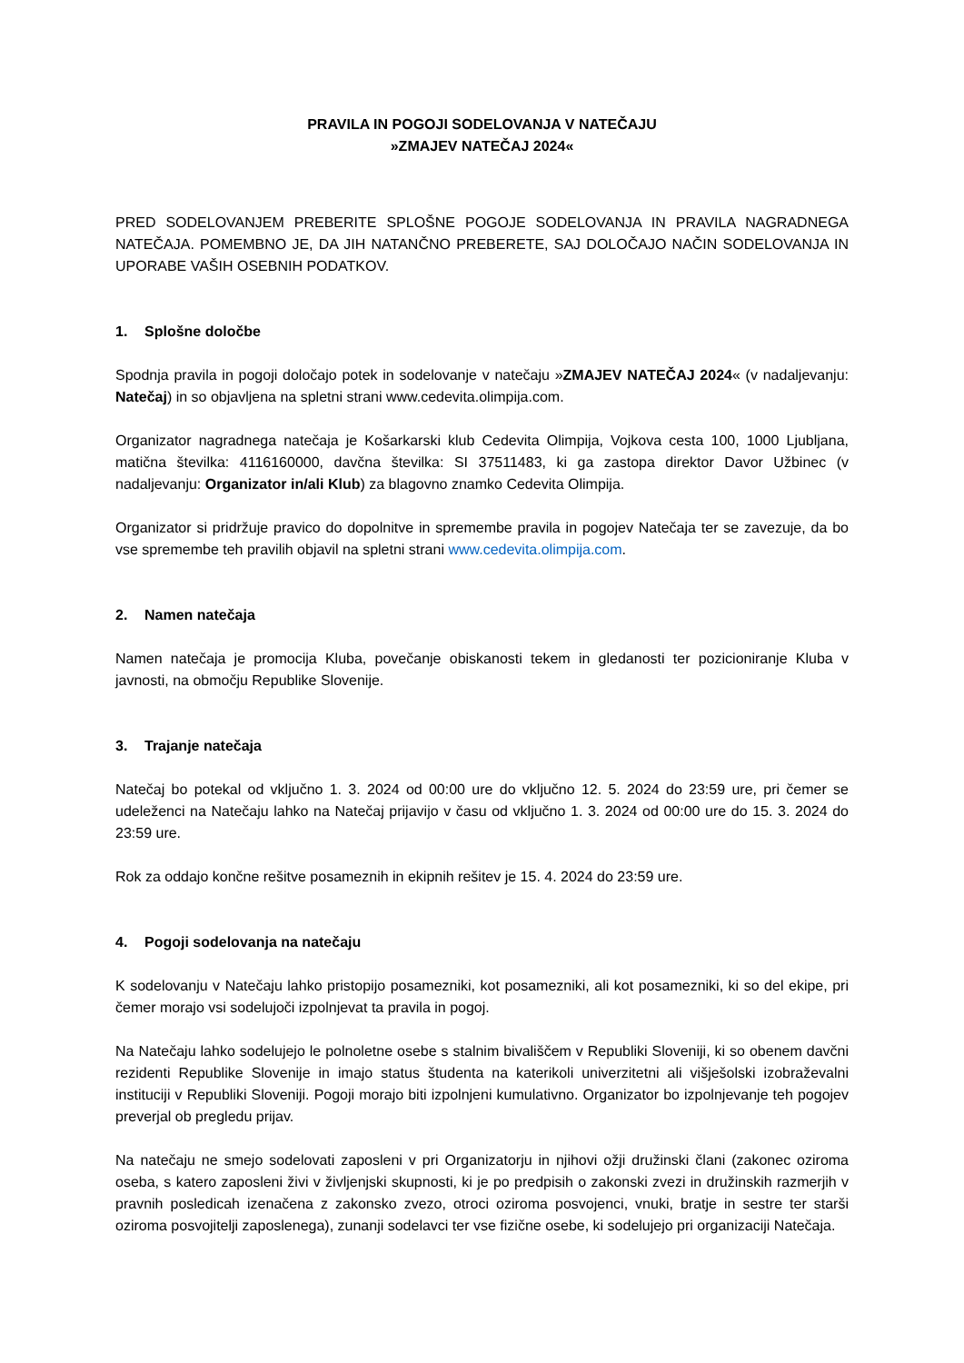PRAVILA IN POGOJI SODELOVANJA V NATEČAJU
»ZMAJEV NATEČAJ 2024«
PRED SODELOVANJEM PREBERITE SPLOŠNE POGOJE SODELOVANJA IN PRAVILA NAGRADNEGA NATEČAJA. POMEMBNO JE, DA JIH NATANČNO PREBERETE, SAJ DOLOČAJO NAČIN SODELOVANJA IN UPORABE VAŠIH OSEBNIH PODATKOV.
1. Splošne določbe
Spodnja pravila in pogoji določajo potek in sodelovanje v natečaju »ZMAJEV NATEČAJ 2024« (v nadaljevanju: Natečaj) in so objavljena na spletni strani www.cedevita.olimpija.com.
Organizator nagradnega natečaja je Košarkarski klub Cedevita Olimpija, Vojkova cesta 100, 1000 Ljubljana, matična številka: 4116160000, davčna številka: SI 37511483, ki ga zastopa direktor Davor Užbinec (v nadaljevanju: Organizator in/ali Klub) za blagovno znamko Cedevita Olimpija.
Organizator si pridržuje pravico do dopolnitve in spremembe pravila in pogojev Natečaja ter se zavezuje, da bo vse spremembe teh pravilih objavil na spletni strani www.cedevita.olimpija.com.
2. Namen natečaja
Namen natečaja je promocija Kluba, povečanje obiskanosti tekem in gledanosti ter pozicioniranje Kluba v javnosti, na območju Republike Slovenije.
3. Trajanje natečaja
Natečaj bo potekal od vključno 1. 3. 2024 od 00:00 ure do vključno 12. 5. 2024 do 23:59 ure, pri čemer se udeleženci na Natečaju lahko na Natečaj prijavijo v času od vključno 1. 3. 2024 od 00:00 ure do 15. 3. 2024 do 23:59 ure.
Rok za oddajo končne rešitve posameznih in ekipnih rešitev je 15. 4. 2024 do 23:59 ure.
4. Pogoji sodelovanja na natečaju
K sodelovanju v Natečaju lahko pristopijo posamezniki, kot posamezniki, ali kot posamezniki, ki so del ekipe, pri čemer morajo vsi sodelujoči izpolnjevat ta pravila in pogoj.
Na Natečaju lahko sodelujejo le polnoletne osebe s stalnim bivališčem v Republiki Sloveniji, ki so obenem davčni rezidenti Republike Slovenije in imajo status študenta na katerikoli univerzitetni ali višješolski izobraževalni instituciji v Republiki Sloveniji. Pogoji morajo biti izpolnjeni kumulativno. Organizator bo izpolnjevanje teh pogojev preverjal ob pregledu prijav.
Na natečaju ne smejo sodelovati zaposleni v pri Organizatorju in njihovi ožji družinski člani (zakonec oziroma oseba, s katero zaposleni živi v življenjski skupnosti, ki je po predpisih o zakonski zvezi in družinskih razmerjih v pravnih posledicah izenačena z zakonsko zvezo, otroci oziroma posvojenci, vnuki, bratje in sestre ter starši oziroma posvojitelji zaposlenega), zunanji sodelavci ter vse fizične osebe, ki sodelujejo pri organizaciji Natečaja.